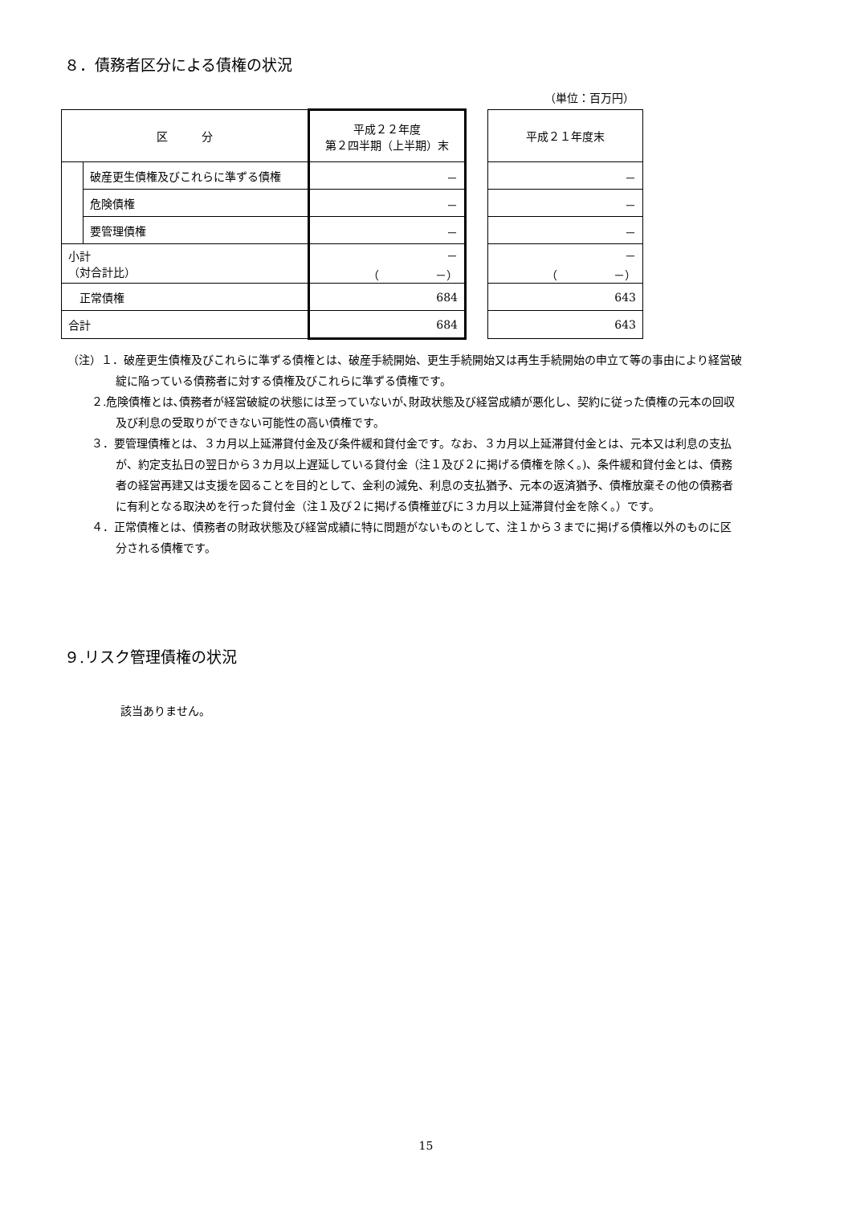８．債務者区分による債権の状況
（単位：百万円）
| 区 分 | | 平成２２年度 第２四半期（上半期）末 | | 平成２１年度末 |
| | 破産更生債権及びこれらに準ずる債権 | － | | － |
| | 危険債権 | － | | － |
| | 要管理債権 | － | | － |
| 小計 （対合計比） | | － （ －） | | － （ －） |
| 正常債権 | | 684 | | 643 |
| 合計 | | 684 | | 643 |
（注）１．破産更生債権及びこれらに準ずる債権とは、破産手続開始、更生手続開始又は再生手続開始の申立て等の事由により経営破綻に陥っている債務者に対する債権及びこれらに準ずる債権です。
２.危険債権とは､債務者が経営破綻の状態には至っていないが､財政状態及び経営成績が悪化し、契約に従った債権の元本の回収及び利息の受取りができない可能性の高い債権です。
３．要管理債権とは、３カ月以上延滞貸付金及び条件緩和貸付金です。なお、３カ月以上延滞貸付金とは、元本又は利息の支払が、約定支払日の翌日から３カ月以上遅延している貸付金（注１及び２に掲げる債権を除く。)、条件緩和貸付金とは、債務者の経営再建又は支援を図ることを目的として、金利の減免、利息の支払猶予、元本の返済猶予、債権放棄その他の債務者に有利となる取決めを行った貸付金（注１及び２に掲げる債権並びに３カ月以上延滞貸付金を除く。）です。
４．正常債権とは、債務者の財政状態及び経営成績に特に問題がないものとして、注１から３までに掲げる債権以外のものに区分される債権です。
９.リスク管理債権の状況
該当ありません。
15